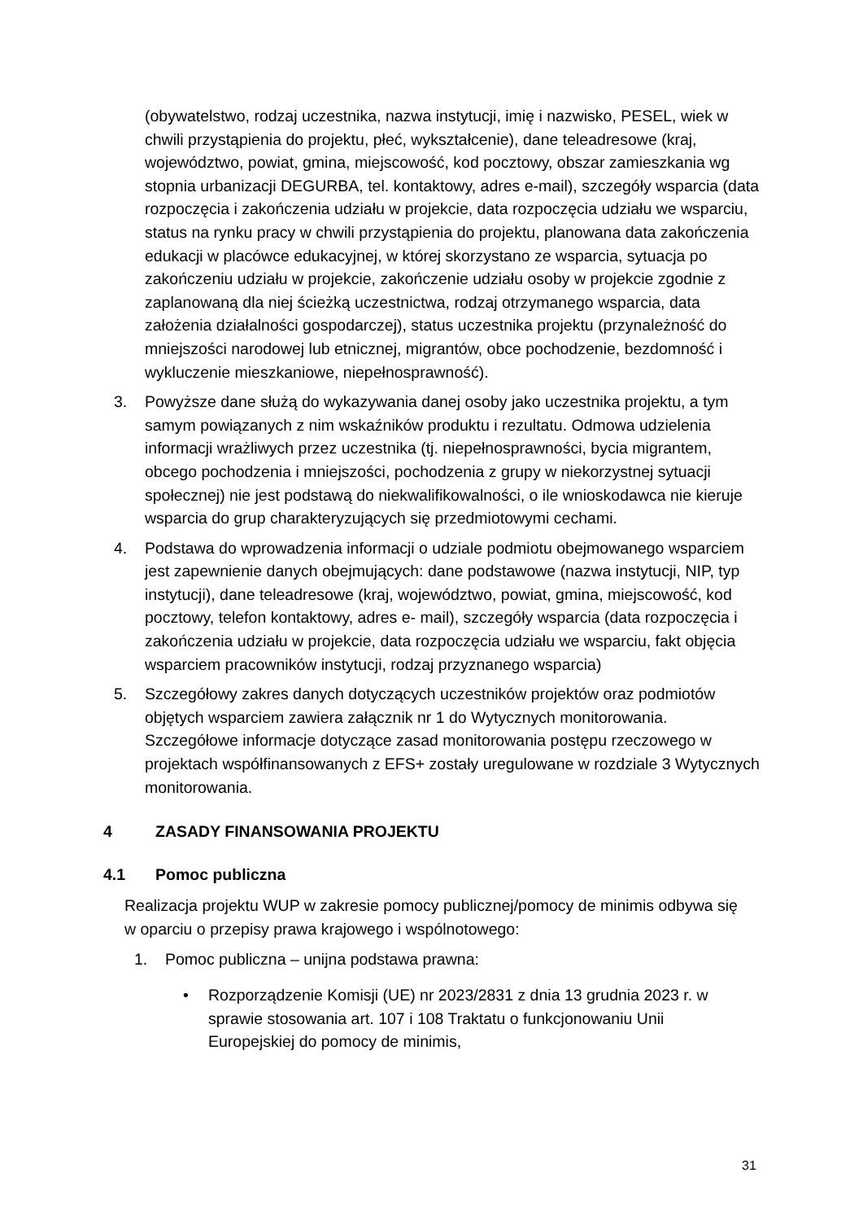(obywatelstwo, rodzaj uczestnika, nazwa instytucji, imię i nazwisko, PESEL, wiek w chwili przystąpienia do projektu, płeć, wykształcenie), dane teleadresowe (kraj, województwo, powiat, gmina, miejscowość, kod pocztowy, obszar zamieszkania wg stopnia urbanizacji DEGURBA, tel. kontaktowy, adres e-mail), szczegóły wsparcia (data rozpoczęcia i zakończenia udziału w projekcie, data rozpoczęcia udziału we wsparciu, status na rynku pracy w chwili przystąpienia do projektu, planowana data zakończenia edukacji w placówce edukacyjnej, w której skorzystano ze wsparcia, sytuacja po zakończeniu udziału w projekcie, zakończenie udziału osoby w projekcie zgodnie z zaplanowaną dla niej ścieżką uczestnictwa, rodzaj otrzymanego wsparcia, data założenia działalności gospodarczej), status uczestnika projektu (przynależność do mniejszości narodowej lub etnicznej, migrantów, obce pochodzenie, bezdomność i wykluczenie mieszkaniowe, niepełnosprawność).
3. Powyższe dane służą do wykazywania danej osoby jako uczestnika projektu, a tym samym powiązanych z nim wskaźników produktu i rezultatu. Odmowa udzielenia informacji wrażliwych przez uczestnika (tj. niepełnosprawności, bycia migrantem, obcego pochodzenia i mniejszości, pochodzenia z grupy w niekorzystnej sytuacji społecznej) nie jest podstawą do niekwalifikowalności, o ile wnioskodawca nie kieruje wsparcia do grup charakteryzujących się przedmiotowymi cechami.
4. Podstawa do wprowadzenia informacji o udziale podmiotu obejmowanego wsparciem jest zapewnienie danych obejmujących: dane podstawowe (nazwa instytucji, NIP, typ instytucji), dane teleadresowe (kraj, województwo, powiat, gmina, miejscowość, kod pocztowy, telefon kontaktowy, adres e- mail), szczegóły wsparcia (data rozpoczęcia i zakończenia udziału w projekcie, data rozpoczęcia udziału we wsparciu, fakt objęcia wsparciem pracowników instytucji, rodzaj przyznanego wsparcia)
5. Szczegółowy zakres danych dotyczących uczestników projektów oraz podmiotów objętych wsparciem zawiera załącznik nr 1 do Wytycznych monitorowania. Szczegółowe informacje dotyczące zasad monitorowania postępu rzeczowego w projektach współfinansowanych z EFS+ zostały uregulowane w rozdziale 3 Wytycznych monitorowania.
4 ZASADY FINANSOWANIA PROJEKTU
4.1 Pomoc publiczna
Realizacja projektu WUP w zakresie pomocy publicznej/pomocy de minimis odbywa się w oparciu o przepisy prawa krajowego i wspólnotowego:
1. Pomoc publiczna – unijna podstawa prawna:
• Rozporządzenie Komisji (UE) nr 2023/2831 z dnia 13 grudnia 2023 r. w sprawie stosowania art. 107 i 108 Traktatu o funkcjonowaniu Unii Europejskiej do pomocy de minimis,
31